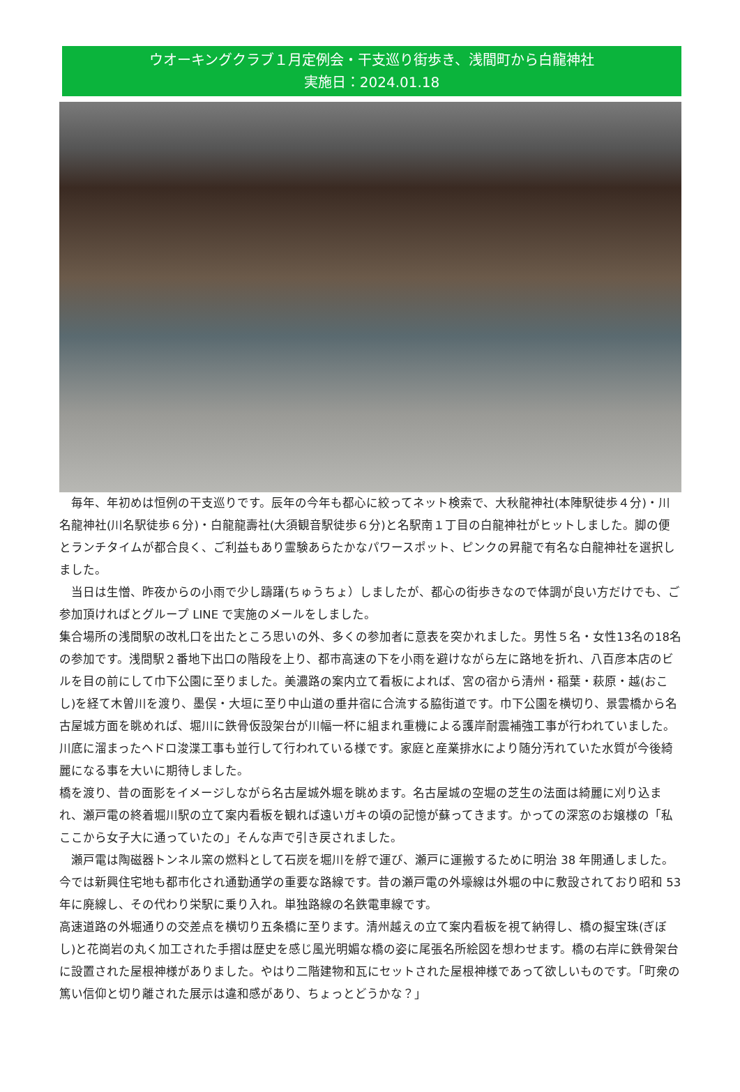ウオーキングクラブ１月定例会・干支巡り街歩き、浅間町から白龍神社
実施日：2024.01.18
　毎年、年初めは恒例の干支巡りです。辰年の今年も都心に絞ってネット検索で、大秋龍神社(本陣駅徒歩４分)・川名龍神社(川名駅徒歩６分)・白龍龍壽社(大須観音駅徒歩６分)と名駅南１丁目の白龍神社がヒットしました。脚の便とランチタイムが都合良く、ご利益もあり霊験あらたかなパワースポット、ピンクの昇龍で有名な白龍神社を選択しました。
　当日は生憎、昨夜からの小雨で少し躊躇(ちゅうちょ）しましたが、都心の街歩きなので体調が良い方だけでも、ご参加頂ければとグループ LINE で実施のメールをしました。
集合場所の浅間駅の改札口を出たところ思いの外、多くの参加者に意表を突かれました。男性５名・女性13名の18名の参加です。浅間駅２番地下出口の階段を上り、都市高速の下を小雨を避けながら左に路地を折れ、八百彦本店のビルを目の前にして巾下公園に至りました。美濃路の案内立て看板によれば、宮の宿から清州・稲葉・萩原・越(おこし)を経て木曽川を渡り、墨俣・大垣に至り中山道の垂井宿に合流する脇街道です。巾下公園を横切り、景雲橋から名古屋城方面を眺めれば、堀川に鉄骨仮設架台が川幅一杯に組まれ重機による護岸耐震補強工事が行われていました。川底に溜まったヘドロ浚渫工事も並行して行われている様です。家庭と産業排水により随分汚れていた水質が今後綺麗になる事を大いに期待しました。
橋を渡り、昔の面影をイメージしながら名古屋城外堀を眺めます。名古屋城の空堀の芝生の法面は綺麗に刈り込まれ、瀬戸電の終着堀川駅の立て案内看板を観れば遠いガキの頃の記憶が蘇ってきます。かっての深窓のお嬢様の「私ここから女子大に通っていたの」そんな声で引き戻されました。
　瀬戸電は陶磁器トンネル窯の燃料として石炭を堀川を艀で運び、瀬戸に運搬するために明治 38 年開通しました。今では新興住宅地も都市化され通勤通学の重要な路線です。昔の瀬戸電の外壕線は外堀の中に敷設されており昭和 53 年に廃線し、その代わり栄駅に乗り入れ。単独路線の名鉄電車線です。
高速道路の外堀通りの交差点を横切り五条橋に至ります。清州越えの立て案内看板を視て納得し、橋の擬宝珠(ぎぼし)と花崗岩の丸く加工された手摺は歴史を感じ風光明媚な橋の姿に尾張名所絵図を想わせます。橋の右岸に鉄骨架台に設置された屋根神様がありました。やはり二階建物和瓦にセットされた屋根神様であって欲しいものです。「町衆の篤い信仰と切り離された展示は違和感があり、ちょっとどうかな？」